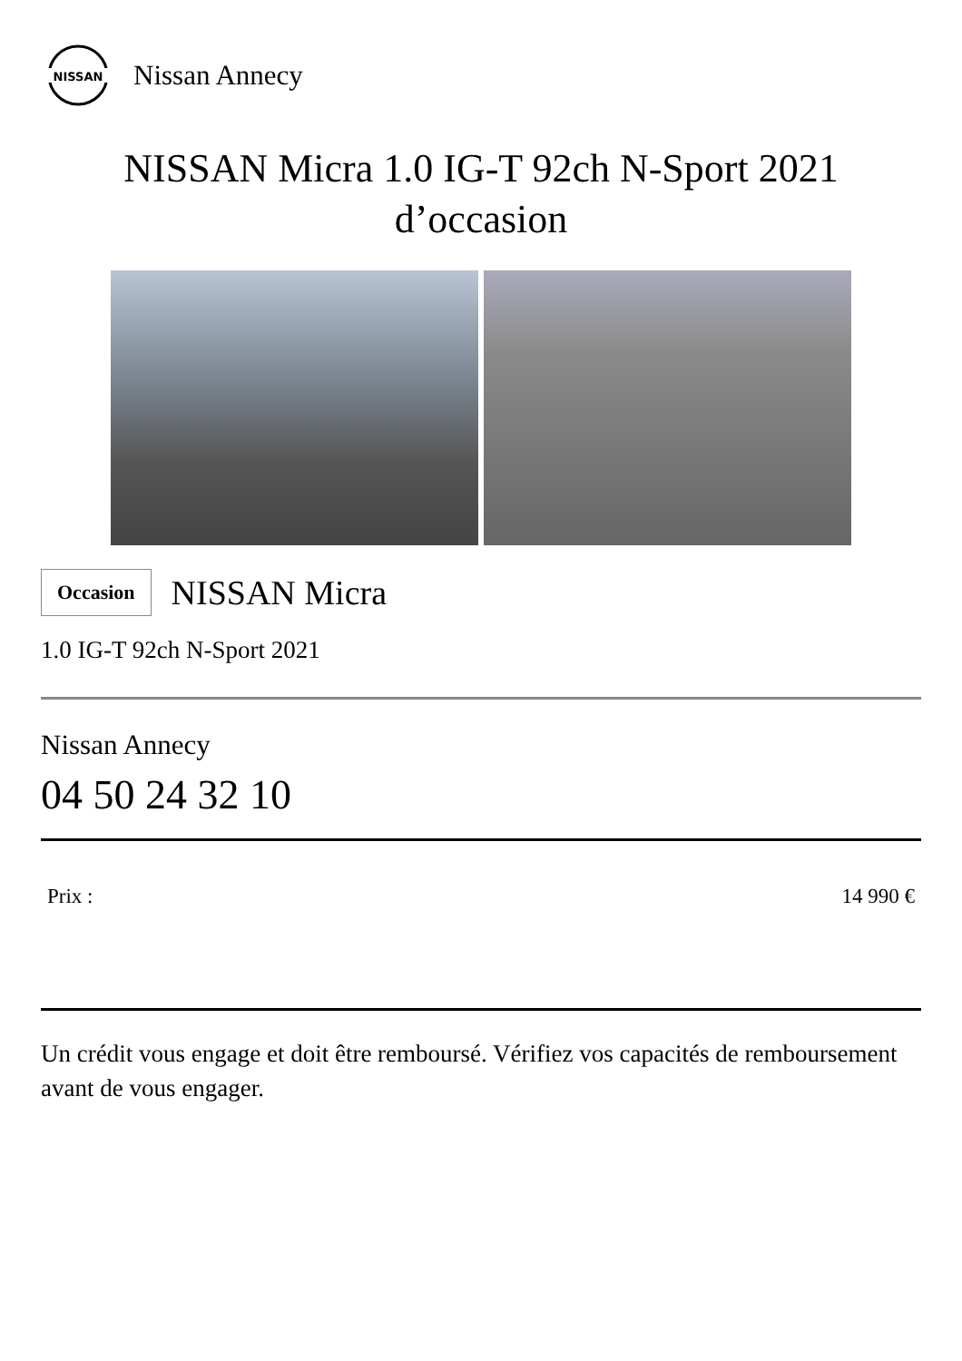NISSAN
Nissan Annecy
NISSAN Micra 1.0 IG-T 92ch N-Sport 2021
d’occasion
Occasion NISSAN Micra
1.0 IG-T 92ch N-Sport 2021
Nissan Annecy
04 50 24 32 10
Prix : 14 990 €
Un crédit vous engage et doit être remboursé. Vérifiez vos capacités de remboursement avant de vous engager.